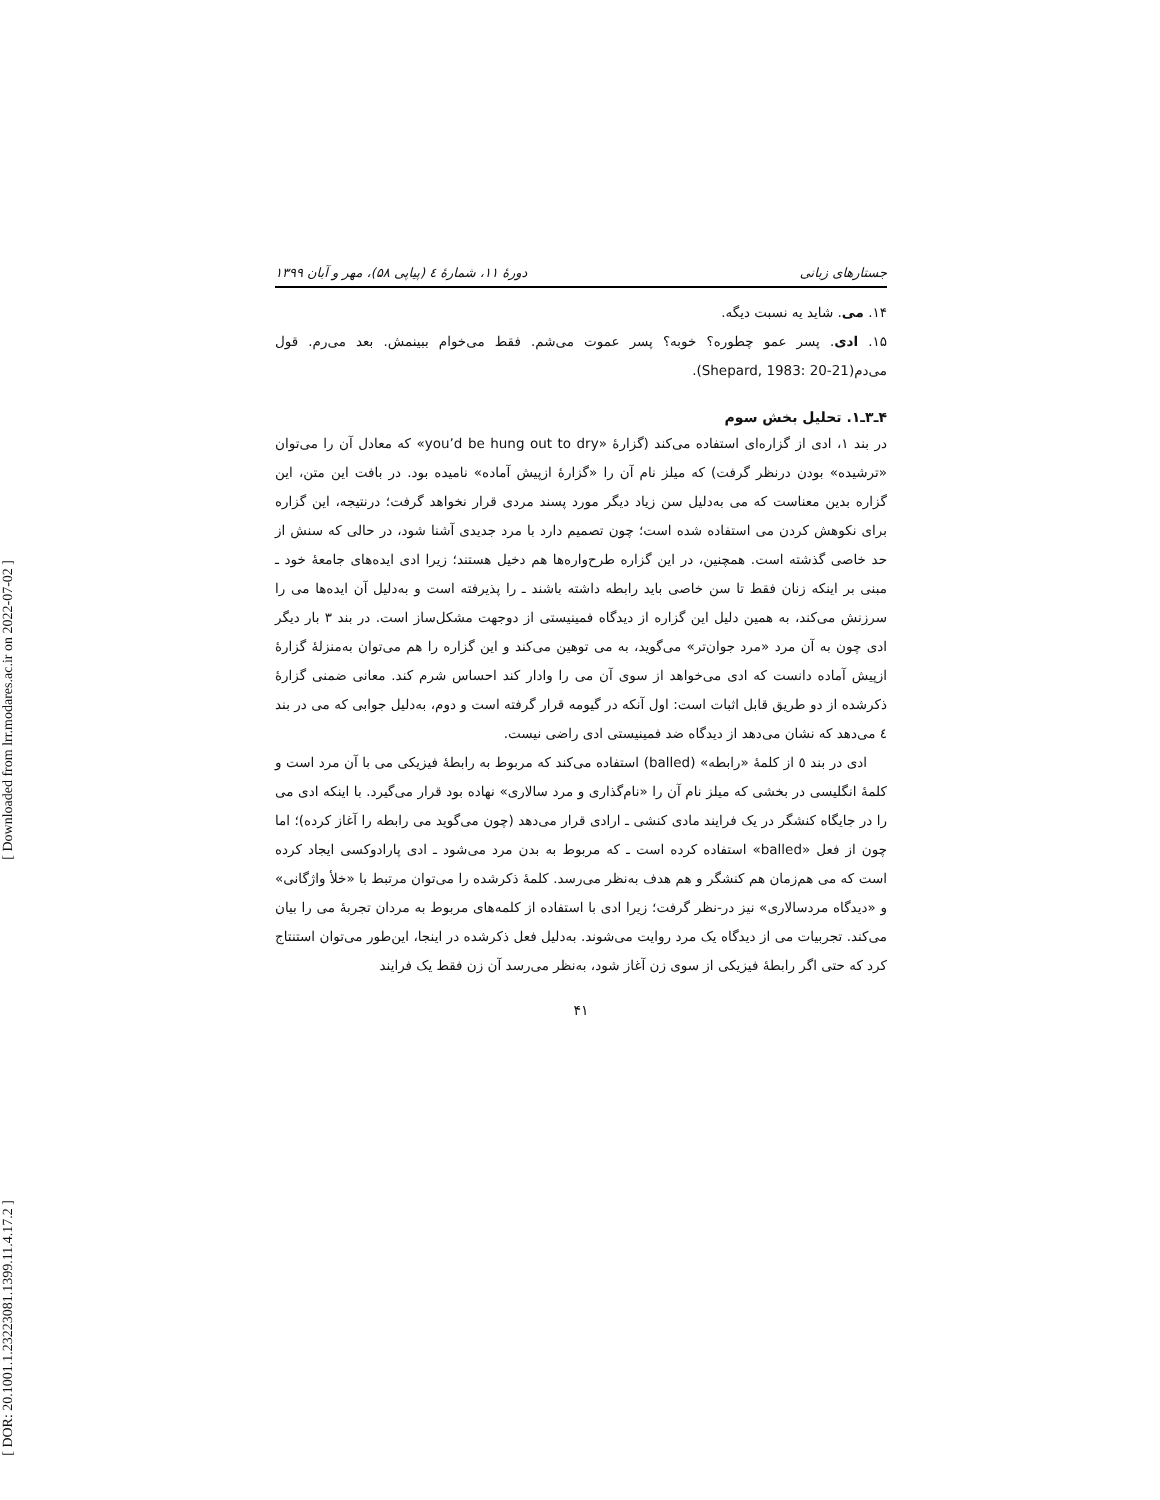[ Downloaded from lrr.modares.ac.ir on 2022-07-02 ]
[ DOR: 20.1001.1.23223081.1399.11.4.17.2 ]
جستارهای زبانی دورهٔ ۱۱، شمارهٔ ٤ (پیاپی ۵۸)، مهر و آبان ۱۳۹۹
۱۴. می. شاید یه نسبت دیگه.
۱۵. ادی. پسر عمو چطوره؟ خوبه؟ پسر عموت می‌شم. فقط می‌خوام ببینمش. بعد می‌رم. قول می‌دم(Shepard, 1983: 20-21).
۴ـ۳ـ۱. تحلیل بخش سوم
در بند ۱، ادی از گزاره‌ای استفاده می‌کند (گزارهٔ «you’d be hung out to dry» که معادل آن را می‌توان «ترشیده» بودن درنظر گرفت) که میلز نام آن را «گزارهٔ ازپیش آماده» نامیده بود. در بافت این متن، این گزاره بدین معناست که می به‌دلیل سن زیاد دیگر مورد پسند مردی قرار نخواهد گرفت؛ درنتیجه، این گزاره برای نکوهش کردن می استفاده شده است؛ چون تصمیم دارد با مرد جدیدی آشنا شود، در حالی که سنش از حد خاصی گذشته است. همچنین، در این گزاره طرح‌واره‌ها هم دخیل هستند؛ زیرا ادی ایده‌های جامعهٔ خود ـ مبنی بر اینکه زنان فقط تا سن خاصی باید رابطه داشته باشند ـ را پذیرفته است و به‌دلیل آن ایده‌ها می را سرزنش می‌کند، به همین دلیل این گزاره از دیدگاه فمینیستی از دوجهت مشکل‌ساز است. در بند ۳ بار دیگر ادی چون به آن مرد «مرد جوان‌تر» می‌گوید، به می توهین می‌کند و این گزاره را هم می‌توان به‌منزلهٔ گزارهٔ ازپیش آماده دانست که ادی می‌خواهد از سوی آن می را وادار کند احساس شرم کند. معانی ضمنی گزارهٔ ذکرشده از دو طریق قابل اثبات است: اول آنکه در گیومه قرار گرفته است و دوم، به‌دلیل جوابی که می در بند ٤ می‌دهد که نشان می‌دهد از دیدگاه ضد فمینیستی ادی راضی نیست.
ادی در بند ٥ از کلمهٔ «رابطه» (balled) استفاده می‌کند که مربوط به رابطهٔ فیزیکی می با آن مرد است و کلمهٔ انگلیسی در بخشی که میلز نام آن را «نام‌گذاری و مرد سالاری» نهاده بود قرار می‌گیرد. با اینکه ادی می را در جایگاه کنشگر در یک فرایند مادی کنشی ـ ارادی قرار می‌دهد (چون می‌گوید می رابطه را آغاز کرده)؛ اما چون از فعل «balled» استفاده کرده است ـ که مربوط به بدن مرد می‌شود ـ ادی پارادوکسی ایجاد کرده است که می هم‌زمان هم کنشگر و هم هدف به‌نظر می‌رسد. کلمهٔ ذکرشده را می‌توان مرتبط با «خلأ واژگانی» و «دیدگاه مردسالاری» نیز در-نظر گرفت؛ زیرا ادی با استفاده از کلمه‌های مربوط به مردان تجربهٔ می را بیان می‌کند. تجربیات می از دیدگاه یک مرد روایت می‌شوند. به‌دلیل فعل ذکرشده در اینجا، این‌طور می‌توان استنتاج کرد که حتی اگر رابطهٔ فیزیکی از سوی زن آغاز شود، به‌نظر می‌رسد آن زن فقط یک فرایند
۴۱